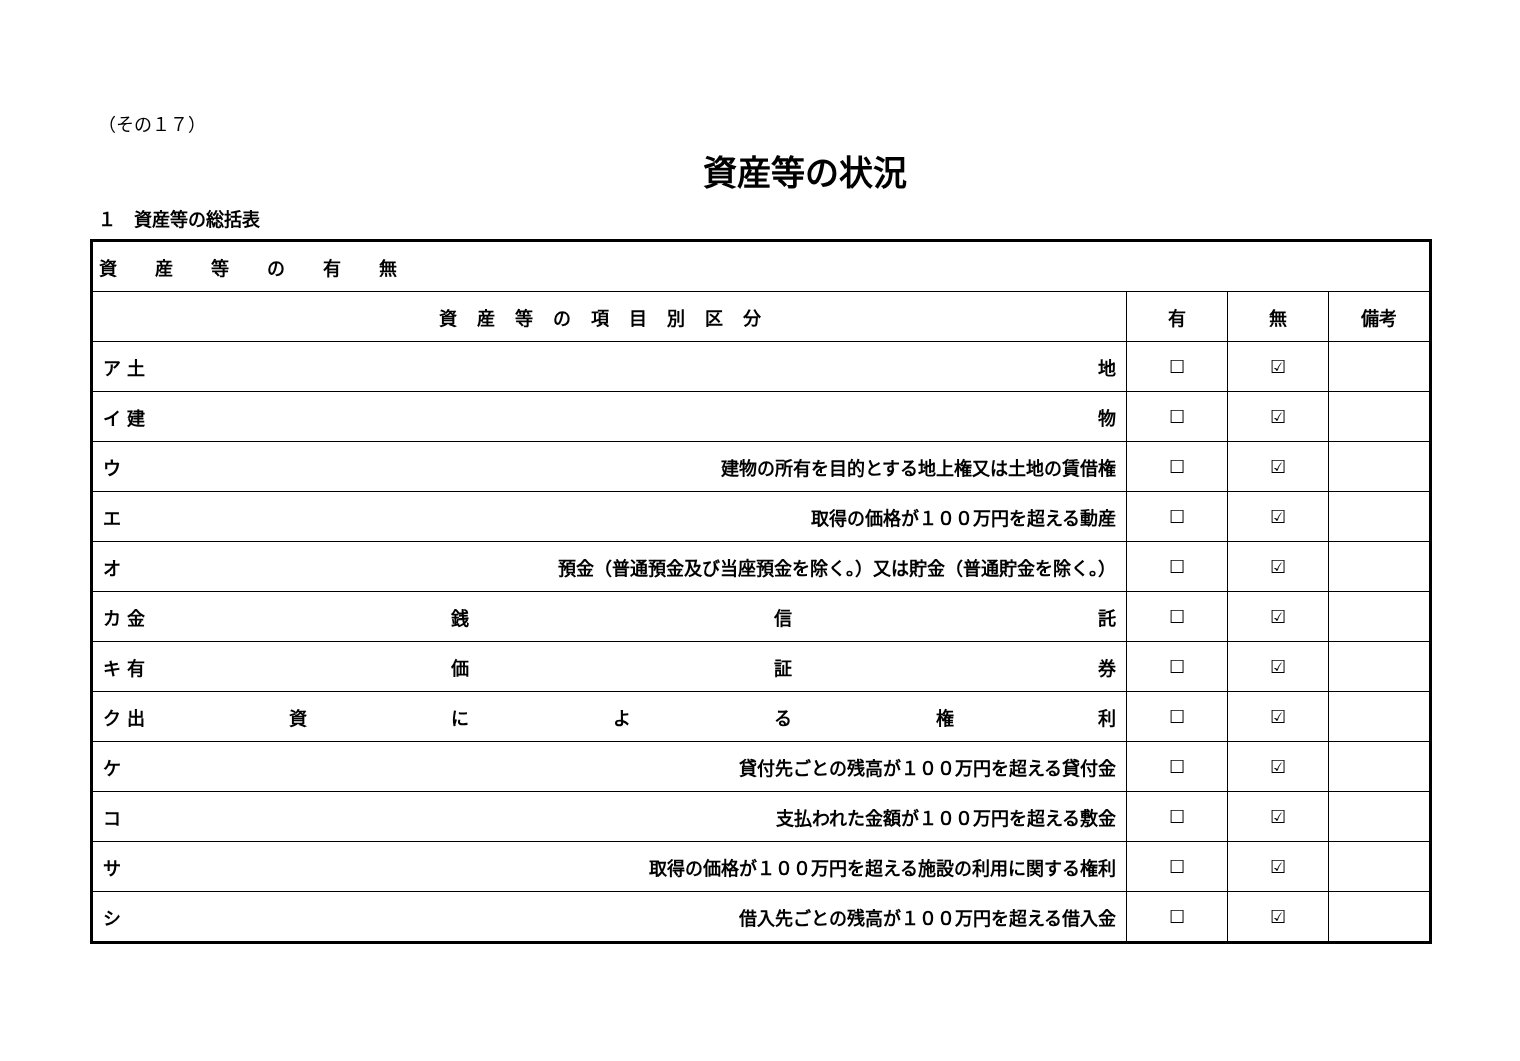（その１７）
資産等の状況
１　資産等の総括表
| 資産等の有無 | | | |
| 資産等の項目別区分 | 有 | 無 | 備考 |
| ア 土 地 | ☐ | ☑ | |
| イ 建 物 | ☐ | ☑ | |
| ウ 建物の所有を目的とする地上権又は土地の賃借権 | ☐ | ☑ | |
| エ 取得の価格が１００万円を超える動産 | ☐ | ☑ | |
| オ 預金（普通預金及び当座預金を除く。）又は貯金（普通貯金を除く。） | ☐ | ☑ | |
| カ 金 銭 信 託 | ☐ | ☑ | |
| キ 有 価 証 券 | ☐ | ☑ | |
| ク 出 資 に よ る 権 利 | ☐ | ☑ | |
| ケ 貸付先ごとの残高が１００万円を超える貸付金 | ☐ | ☑ | |
| コ 支払われた金額が１００万円を超える敷金 | ☐ | ☑ | |
| サ 取得の価格が１００万円を超える施設の利用に関する権利 | ☐ | ☑ | |
| シ 借入先ごとの残高が１００万円を超える借入金 | ☐ | ☑ | |